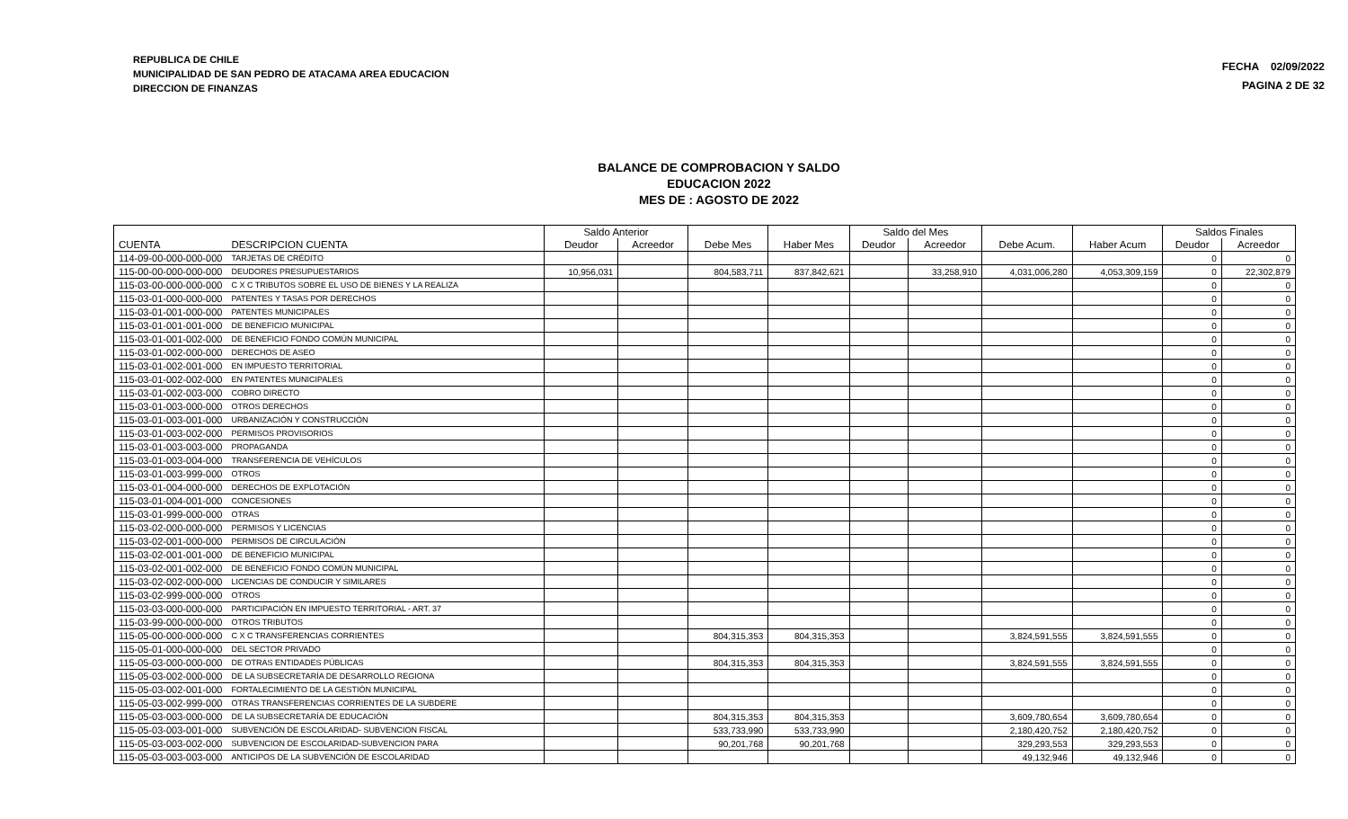REPUBLICA DE CHILE
MUNICIPALIDAD DE SAN PEDRO DE ATACAMA AREA EDUCACION
DIRECCION DE FINANZAS
FECHA 02/09/2022
PAGINA 2 DE 32
BALANCE DE COMPROBACION Y SALDO
EDUCACION 2022
MES DE : AGOSTO DE 2022
| | | Saldo Anterior | | | | Saldo del Mes | | | | Saldos Finales | |
| --- | --- | --- | --- | --- | --- | --- | --- | --- | --- | --- | --- |
| CUENTA | DESCRIPCION CUENTA | Deudor | Acreedor | Debe Mes | Haber Mes | Deudor | Acreedor | Debe Acum. | Haber Acum | Deudor | Acreedor |
| 114-09-00-000-000-000 | TARJETAS DE CRÉDITO | | | | | | | | | 0 | 0 |
| 115-00-00-000-000-000 | DEUDORES PRESUPUESTARIOS | 10,956,031 | | 804,583,711 | 837,842,621 | | 33,258,910 | 4,031,006,280 | 4,053,309,159 | 0 | 22,302,879 |
| 115-03-00-000-000-000 | C X C TRIBUTOS SOBRE EL USO DE BIENES Y LA REALIZA | | | | | | | | | 0 | 0 |
| 115-03-01-000-000-000 | PATENTES Y TASAS POR DERECHOS | | | | | | | | | 0 | 0 |
| 115-03-01-001-000-000 | PATENTES MUNICIPALES | | | | | | | | | 0 | 0 |
| 115-03-01-001-001-000 | DE BENEFICIO MUNICIPAL | | | | | | | | | 0 | 0 |
| 115-03-01-001-002-000 | DE BENEFICIO FONDO COMÚN MUNICIPAL | | | | | | | | | 0 | 0 |
| 115-03-01-002-000-000 | DERECHOS DE ASEO | | | | | | | | | 0 | 0 |
| 115-03-01-002-001-000 | EN IMPUESTO TERRITORIAL | | | | | | | | | 0 | 0 |
| 115-03-01-002-002-000 | EN PATENTES MUNICIPALES | | | | | | | | | 0 | 0 |
| 115-03-01-002-003-000 | COBRO DIRECTO | | | | | | | | | 0 | 0 |
| 115-03-01-003-000-000 | OTROS DERECHOS | | | | | | | | | 0 | 0 |
| 115-03-01-003-001-000 | URBANIZACIÓN Y CONSTRUCCIÓN | | | | | | | | | 0 | 0 |
| 115-03-01-003-002-000 | PERMISOS PROVISORIOS | | | | | | | | | 0 | 0 |
| 115-03-01-003-003-000 | PROPAGANDA | | | | | | | | | 0 | 0 |
| 115-03-01-003-004-000 | TRANSFERENCIA DE VEHÍCULOS | | | | | | | | | 0 | 0 |
| 115-03-01-003-999-000 | OTROS | | | | | | | | | 0 | 0 |
| 115-03-01-004-000-000 | DERECHOS DE EXPLOTACIÓN | | | | | | | | | 0 | 0 |
| 115-03-01-004-001-000 | CONCESIONES | | | | | | | | | 0 | 0 |
| 115-03-01-999-000-000 | OTRAS | | | | | | | | | 0 | 0 |
| 115-03-02-000-000-000 | PERMISOS Y LICENCIAS | | | | | | | | | 0 | 0 |
| 115-03-02-001-000-000 | PERMISOS DE CIRCULACIÓN | | | | | | | | | 0 | 0 |
| 115-03-02-001-001-000 | DE BENEFICIO MUNICIPAL | | | | | | | | | 0 | 0 |
| 115-03-02-001-002-000 | DE BENEFICIO FONDO COMÚN MUNICIPAL | | | | | | | | | 0 | 0 |
| 115-03-02-002-000-000 | LICENCIAS DE CONDUCIR Y SIMILARES | | | | | | | | | 0 | 0 |
| 115-03-02-999-000-000 | OTROS | | | | | | | | | 0 | 0 |
| 115-03-03-000-000-000 | PARTICIPACIÓN EN IMPUESTO TERRITORIAL - ART. 37 | | | | | | | | | 0 | 0 |
| 115-03-99-000-000-000 | OTROS TRIBUTOS | | | | | | | | | 0 | 0 |
| 115-05-00-000-000-000 | C X C TRANSFERENCIAS CORRIENTES | | | 804,315,353 | 804,315,353 | | | 3,824,591,555 | 3,824,591,555 | 0 | 0 |
| 115-05-01-000-000-000 | DEL SECTOR PRIVADO | | | | | | | | | 0 | 0 |
| 115-05-03-000-000-000 | DE OTRAS ENTIDADES PÚBLICAS | | | 804,315,353 | 804,315,353 | | | 3,824,591,555 | 3,824,591,555 | 0 | 0 |
| 115-05-03-002-000-000 | DE LA SUBSECRETARÍA DE DESARROLLO REGIONA | | | | | | | | | 0 | 0 |
| 115-05-03-002-001-000 | FORTALECIMIENTO DE LA GESTIÓN MUNICIPAL | | | | | | | | | 0 | 0 |
| 115-05-03-002-999-000 | OTRAS TRANSFERENCIAS CORRIENTES DE LA SUBDERE | | | | | | | | | 0 | 0 |
| 115-05-03-003-000-000 | DE LA SUBSECRETARÍA DE EDUCACIÓN | | | 804,315,353 | 804,315,353 | | | 3,609,780,654 | 3,609,780,654 | 0 | 0 |
| 115-05-03-003-001-000 | SUBVENCIÓN DE ESCOLARIDAD- SUBVENCION FISCAL | | | 533,733,990 | 533,733,990 | | | 2,180,420,752 | 2,180,420,752 | 0 | 0 |
| 115-05-03-003-002-000 | SUBVENCION DE ESCOLARIDAD-SUBVENCION PARA | | | 90,201,768 | 90,201,768 | | | 329,293,553 | 329,293,553 | 0 | 0 |
| 115-05-03-003-003-000 | ANTICIPOS DE LA SUBVENCIÓN DE ESCOLARIDAD | | | | | | | 49,132,946 | 49,132,946 | 0 | 0 |